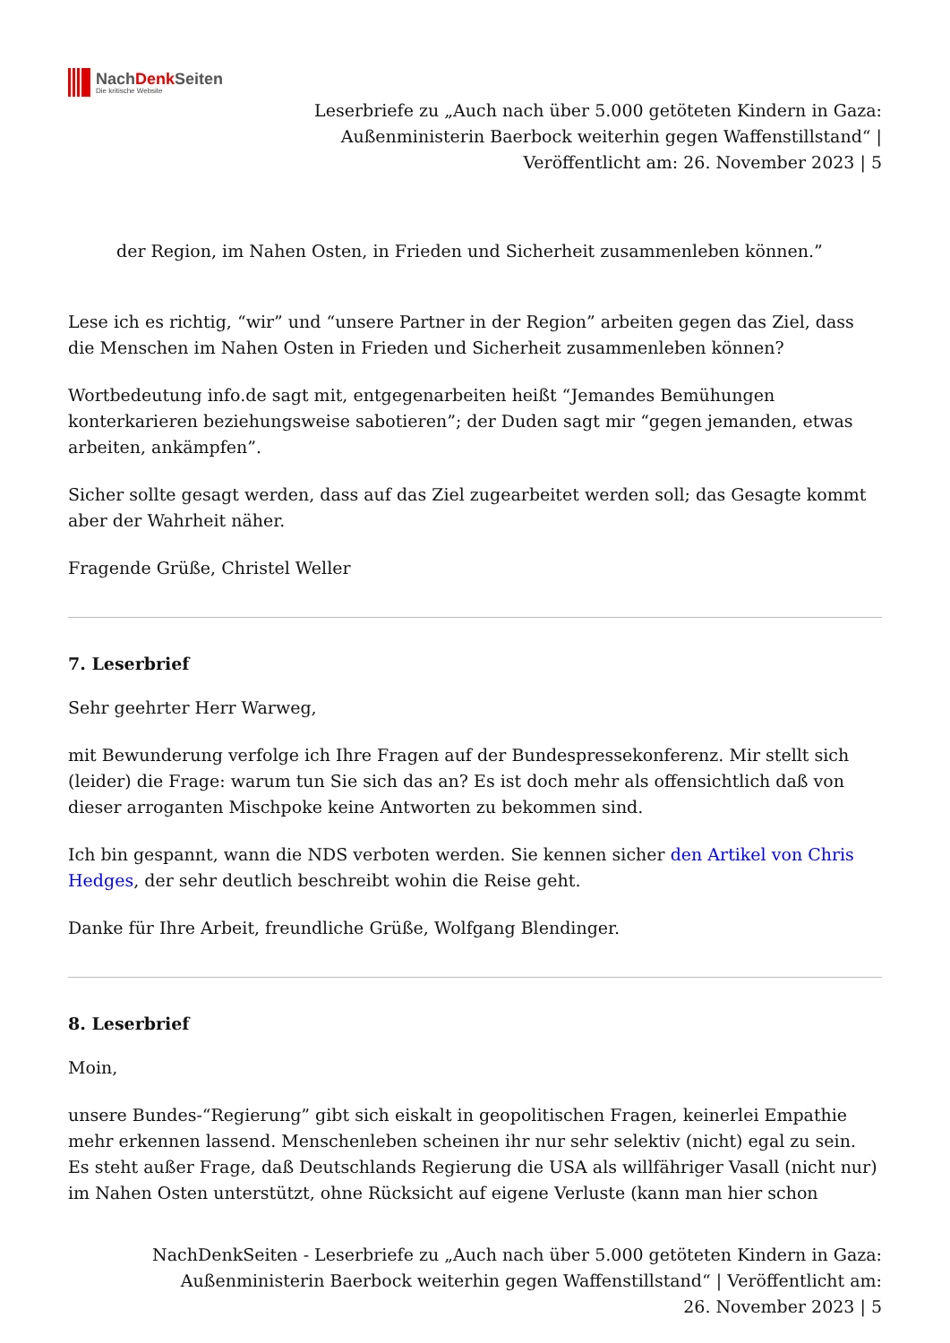NachDenk Seiten
Die kritische Website
Leserbriefe zu „Auch nach über 5.000 getöteten Kindern in Gaza: Außenministerin Baerbock weiterhin gegen Waffenstillstand“ | Veröffentlicht am: 26. November 2023 | 5
der Region, im Nahen Osten, in Frieden und Sicherheit zusammenleben können.”
Lese ich es richtig, “wir” und “unsere Partner in der Region” arbeiten gegen das Ziel, dass die Menschen im Nahen Osten in Frieden und Sicherheit zusammenleben können?
Wortbedeutung info.de sagt mit, entgegenarbeiten heißt “Jemandes Bemühungen konterkarieren beziehungsweise sabotieren”; der Duden sagt mir “gegen jemanden, etwas arbeiten, ankämpfen”.
Sicher sollte gesagt werden, dass auf das Ziel zugearbeitet werden soll; das Gesagte kommt aber der Wahrheit näher.
Fragende Grüße, Christel Weller
7. Leserbrief
Sehr geehrter Herr Warweg,
mit Bewunderung verfolge ich Ihre Fragen auf der Bundespressekonferenz. Mir stellt sich (leider) die Frage: warum tun Sie sich das an? Es ist doch mehr als offensichtlich daß von dieser arroganten Mischpoke keine Antworten zu bekommen sind.
Ich bin gespannt, wann die NDS verboten werden. Sie kennen sicher den Artikel von Chris Hedges, der sehr deutlich beschreibt wohin die Reise geht.
Danke für Ihre Arbeit, freundliche Grüße, Wolfgang Blendinger.
8. Leserbrief
Moin,
unsere Bundes-“Regierung” gibt sich eiskalt in geopolitischen Fragen, keinerlei Empathie mehr erkennen lassend. Menschenleben scheinen ihr nur sehr selektiv (nicht) egal zu sein. Es steht außer Frage, daß Deutschlands Regierung die USA als willfähriger Vasall (nicht nur) im Nahen Osten unterstützt, ohne Rücksicht auf eigene Verluste (kann man hier schon
NachDenkSeiten - Leserbriefe zu „Auch nach über 5.000 getöteten Kindern in Gaza: Außenministerin Baerbock weiterhin gegen Waffenstillstand“ | Veröffentlicht am: 26. November 2023 | 5